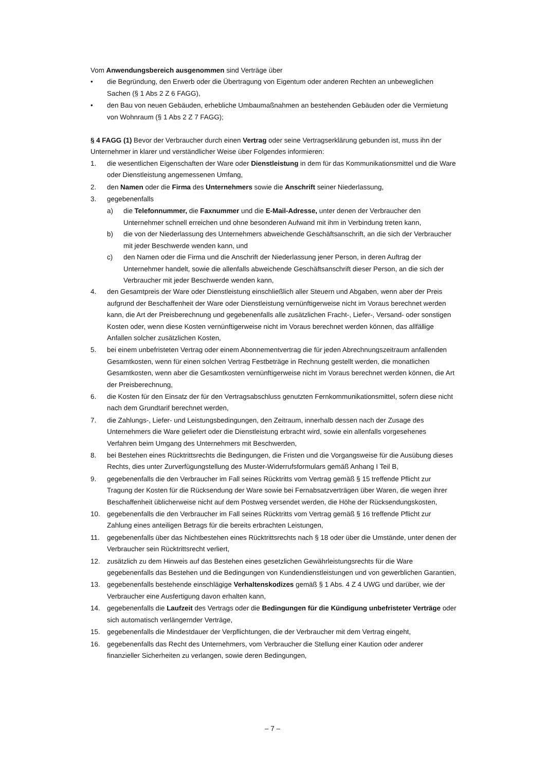Vom Anwendungsbereich ausgenommen sind Verträge über
• die Begründung, den Erwerb oder die Übertragung von Eigentum oder anderen Rechten an unbewegli­chen Sachen (§ 1 Abs 2 Z 6 FAGG),
• den Bau von neuen Gebäuden, erhebliche Umbaumaßnahmen an bestehenden Gebäuden oder die Vermietung von Wohnraum (§ 1 Abs 2 Z 7 FAGG);
§ 4 FAGG (1) Bevor der Verbraucher durch einen Vertrag oder seine Vertragserklärung gebunden ist, muss ihn der Unternehmer in klarer und verständlicher Weise über Folgendes informieren:
1. die wesentlichen Eigenschaften der Ware oder Dienstleistung in dem für das Kommunikationsmittel und die Ware oder Dienstleistung angemessenen Umfang,
2. den Namen oder die Firma des Unternehmers sowie die Anschrift seiner Niederlassung,
3. gegebenenfalls
a) die Telefonnummer, die Faxnummer und die E-Mail-Adresse, unter denen der Verbraucher den Unternehmer schnell erreichen und ohne besonderen Aufwand mit ihm in Verbindung treten kann,
b) die von der Niederlassung des Unternehmers abweichende Geschäftsanschrift, an die sich der Verbraucher mit jeder Beschwerde wenden kann, und
c) den Namen oder die Firma und die Anschrift der Niederlassung jener Person, in deren Auftrag der Unternehmer handelt, sowie die allenfalls abweichende Geschäftsanschrift dieser Person, an die sich der Verbraucher mit jeder Beschwerde wenden kann,
4. den Gesamtpreis der Ware oder Dienstleistung einschließlich aller Steuern und Abgaben, wenn aber der Preis aufgrund der Beschaffenheit der Ware oder Dienstleistung vernünftigerweise nicht im Voraus berechnet werden kann, die Art der Preisberechnung und gegebenenfalls alle zusätzlichen Fracht-, Lie­fer-, Versand- oder sonstigen Kosten oder, wenn diese Kosten vernünftigerweise nicht im Voraus be­rechnet werden können, das allfällige Anfallen solcher zusätzlichen Kosten,
5. bei einem unbefristeten Vertrag oder einem Abonnementvertrag die für jeden Abrechnungszeitraum anfallenden Gesamtkosten, wenn für einen solchen Vertrag Festbeträge in Rechnung gestellt werden, die monatlichen Gesamtkosten, wenn aber die Gesamtkosten vernünftigerweise nicht im Voraus be­rechnet werden können, die Art der Preisberechnung,
6. die Kosten für den Einsatz der für den Vertragsabschluss genutzten Fernkommunikationsmittel, sofern diese nicht nach dem Grundtarif berechnet werden,
7. die Zahlungs-, Liefer- und Leistungsbedingungen, den Zeitraum, innerhalb dessen nach der Zusage des Unternehmers die Ware geliefert oder die Dienstleistung erbracht wird, sowie ein allenfalls vorgesehe­nes Verfahren beim Umgang des Unternehmers mit Beschwerden,
8. bei Bestehen eines Rücktrittsrechts die Bedingungen, die Fristen und die Vorgangsweise für die Ausübung dieses Rechts, dies unter Zurverfügungstellung des Muster-Widerrufsformulars gemäß An­hang I Teil B,
9. gegebenenfalls die den Verbraucher im Fall seines Rücktritts vom Vertrag gemäß § 15 treffende Pflicht zur Tragung der Kosten für die Rücksendung der Ware sowie bei Fernabsatzverträgen über Waren, die wegen ihrer Beschaffenheit üblicherweise nicht auf dem Postweg versendet werden, die Höhe der Rücksendungskosten,
10. gegebenenfalls die den Verbraucher im Fall seines Rücktritts vom Vertrag gemäß § 16 treffende Pflicht zur Zahlung eines anteiligen Betrags für die bereits erbrachten Leistungen,
11. gegebenenfalls über das Nichtbestehen eines Rücktrittsrechts nach § 18 oder über die Umstände, unter denen der Verbraucher sein Rücktrittsrecht verliert,
12. zusätzlich zu dem Hinweis auf das Bestehen eines gesetzlichen Gewährleistungsrechts für die Ware gegebenenfalls das Bestehen und die Bedingungen von Kundendienstleistungen und von gewerblichen Garantien,
13. gegebenenfalls bestehende einschlägige Verhaltenskodizes gemäß § 1 Abs. 4 Z 4 UWG und darüber, wie der Verbraucher eine Ausfertigung davon erhalten kann,
14. gegebenenfalls die Laufzeit des Vertrags oder die Bedingungen für die Kündigung unbefristeter Verträge oder sich automatisch verlängernder Verträge,
15. gegebenenfalls die Mindestdauer der Verpflichtungen, die der Verbraucher mit dem Vertrag eingeht,
16. gegebenenfalls das Recht des Unternehmers, vom Verbraucher die Stellung einer Kaution oder anderer finanzieller Sicherheiten zu verlangen, sowie deren Bedingungen,
– 7 –